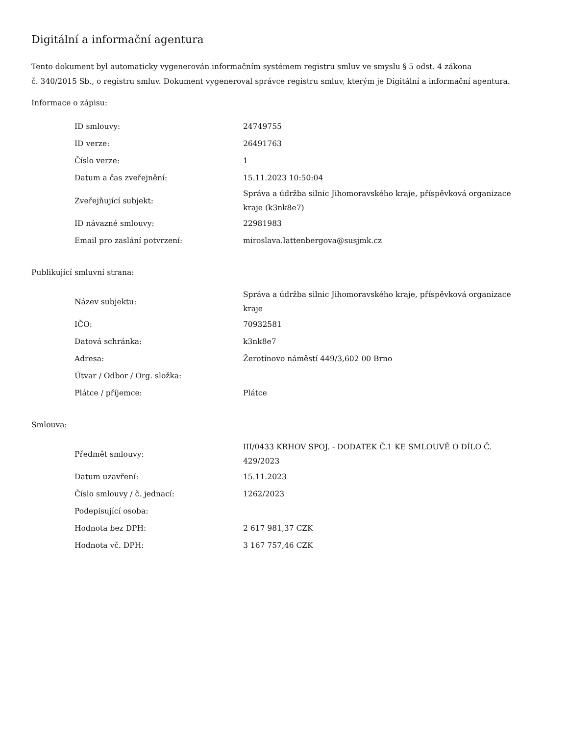Digitální a informační agentura
Tento dokument byl automaticky vygenerován informačním systémem registru smluv ve smyslu § 5 odst. 4 zákona
č. 340/2015 Sb., o registru smluv. Dokument vygeneroval správce registru smluv, kterým je Digitální a informační agentura.
Informace o zápisu:
| ID smlouvy: | 24749755 |
| ID verze: | 26491763 |
| Číslo verze: | 1 |
| Datum a čas zveřejnění: | 15.11.2023 10:50:04 |
| Zveřejňující subjekt: | Správa a údržba silnic Jihomoravského kraje, příspěvková organizace kraje (k3nk8e7) |
| ID návazné smlouvy: | 22981983 |
| Email pro zaslání potvrzení: | miroslava.lattenbergova@susjmk.cz |
Publikující smluvní strana:
| Název subjektu: | Správa a údržba silnic Jihomoravského kraje, příspěvková organizace kraje |
| IČO: | 70932581 |
| Datová schránka: | k3nk8e7 |
| Adresa: | Žerotínovo náměstí 449/3,602 00 Brno |
| Útvar / Odbor / Org. složka: | |
| Plátce / příjemce: | Plátce |
Smlouva:
| Předmět smlouvy: | III/0433 KRHOV SPOJ. - DODATEK Č.1 KE SMLOUVĚ O DÍLO Č. 429/2023 |
| Datum uzavření: | 15.11.2023 |
| Číslo smlouvy / č. jednací: | 1262/2023 |
| Podepisující osoba: | |
| Hodnota bez DPH: | 2 617 981,37 CZK |
| Hodnota vč. DPH: | 3 167 757,46 CZK |